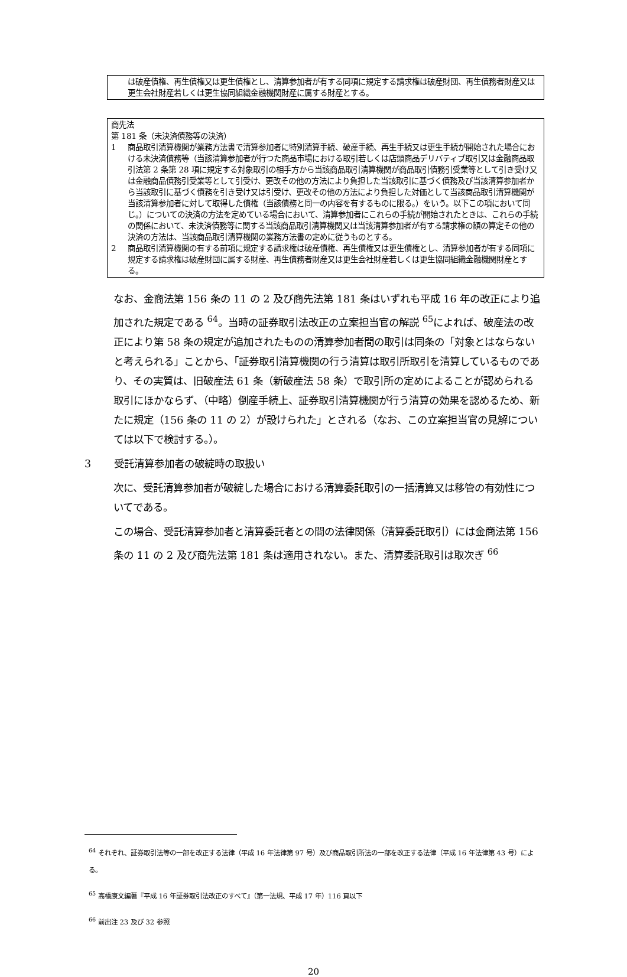は破産債権、再生債権又は更生債権とし、清算参加者が有する同項に規定する請求権は破産財団、再生債務者財産又は更生会社財産若しくは更生協同組織金融機関財産に属する財産とする。
商先法
第 181 条（未決済債務等の決済）
1 商品取引清算機関が業務方法書で清算参加者に特別清算手続、破産手続、再生手続又は更生手続が開始された場合における未決済債務等（当該清算参加者が行つた商品市場における取引若しくは店頭商品デリバティブ取引又は金融商品取引法第 2 条第 28 項に規定する対象取引の相手方から当該商品取引清算機関が商品取引債務引受業等として引き受け又は金融商品債務引受業等として引受け、更改その他の方法により負担した当該取引に基づく債務及び当該清算参加者から当該取引に基づく債務を引き受け又は引受け、更改その他の方法により負担した対価として当該商品取引清算機関が当該清算参加者に対して取得した債権（当該債務と同一の内容を有するものに限る。）をいう。以下この項において同じ。）についての決済の方法を定めている場合において、清算参加者にこれらの手続が開始されたときは、これらの手続の関係において、未決済債務等に関する当該商品取引清算機関又は当該清算参加者が有する請求権の額の算定その他の決済の方法は、当該商品取引清算機関の業務方法書の定めに従うものとする。
2 商品取引清算機関の有する前項に規定する請求権は破産債権、再生債権又は更生債権とし、清算参加者が有する同項に規定する請求権は破産財団に属する財産、再生債務者財産又は更生会社財産若しくは更生協同組織金融機関財産とする。
なお、金商法第 156 条の 11 の 2 及び商先法第 181 条はいずれも平成 16 年の改正により追加された規定である <sup>64</sup>。当時の証券取引法改正の立案担当官の解説 <sup>65</sup>によれば、破産法の改正により第 58 条の規定が追加されたものの清算参加者間の取引は同条の「対象とはならないと考えられる」ことから、「証券取引清算機関の行う清算は取引所取引を清算しているものであり、その実質は、旧破産法 61 条（新破産法 58 条）で取引所の定めによることが認められる取引にほかならず、（中略）倒産手続上、証券取引清算機関が行う清算の効果を認めるため、新たに規定（156 条の 11 の 2）が設けられた」とされる（なお、この立案担当官の見解については以下で検討する。）。
3 受託清算参加者の破綻時の取扱い
次に、受託清算参加者が破綻した場合における清算委託取引の一括清算又は移管の有効性についてである。
この場合、受託清算参加者と清算委託者との間の法律関係（清算委託取引）には金商法第 156 条の 11 の 2 及び商先法第 181 条は適用されない。また、清算委託取引は取次ぎ <sup>66</sup>
<sup>64</sup> それぞれ、証券取引法等の一部を改正する法律（平成 16 年法律第 97 号）及び商品取引所法の一部を改正する法律（平成 16 年法律第 43 号）による。
<sup>65</sup> 高橋康文編著『平成 16 年証券取引法改正のすべて』（第一法規、平成 17 年）116 頁以下
<sup>66</sup> 前出注 23 及び 32 参照
20